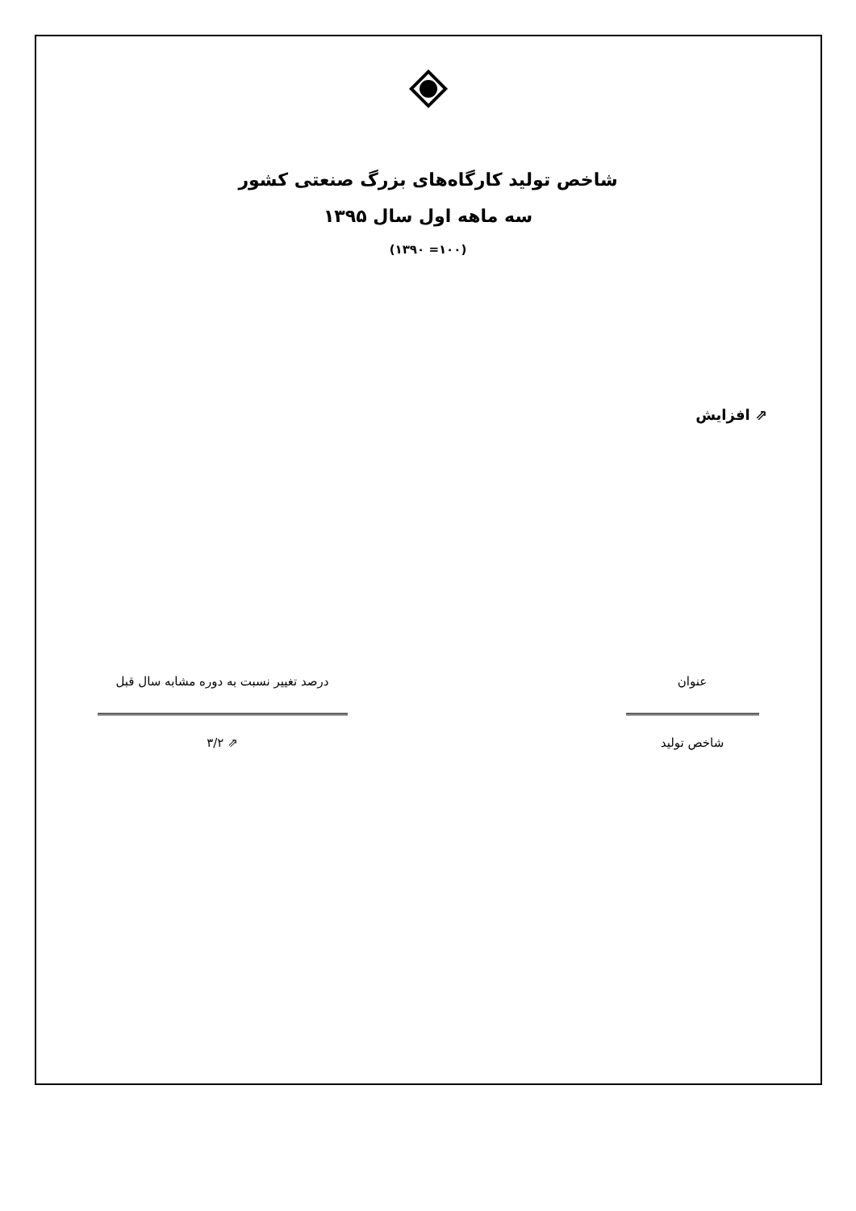شاخص تولید کارگاه‌های بزرگ صنعتی کشور
سه ماهه اول سال ۱۳۹۵
(۱۰۰= ۱۳۹۰)
⇗ افزایش
| عنوان | | درصد تغییر نسبت به دوره مشابه سال قبل |
| --- | --- | --- |
| شاخص تولید | | ⇗ ۳/۲ |